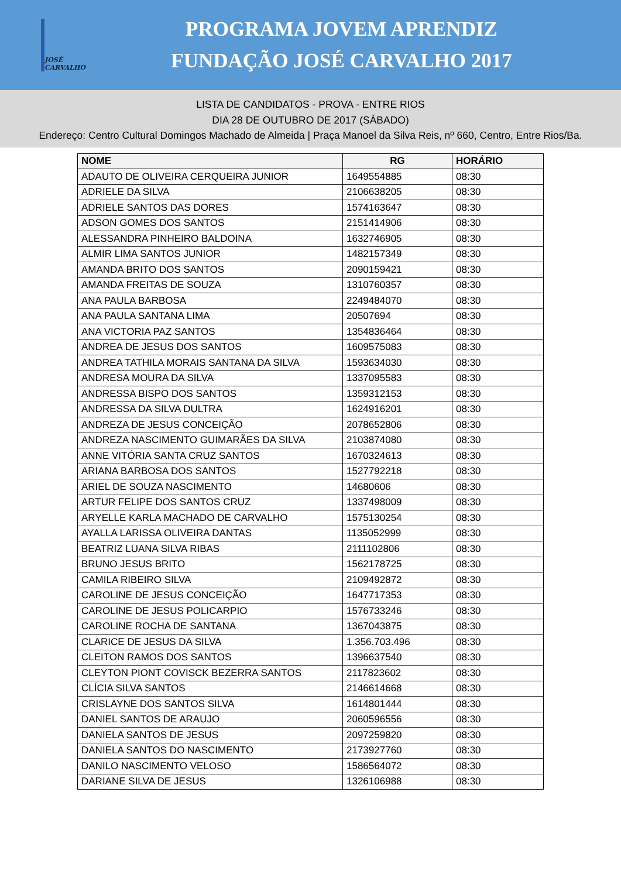JOSÉ CARVALHO
PROGRAMA JOVEM APRENDIZ
FUNDAÇÃO JOSÉ CARVALHO 2017
LISTA DE CANDIDATOS - PROVA - ENTRE RIOS
DIA 28 DE OUTUBRO DE 2017 (SÁBADO)
Endereço: Centro Cultural Domingos Machado de Almeida | Praça Manoel da Silva Reis, nº 660, Centro, Entre Rios/Ba.
| NOME | RG | HORÁRIO |
| --- | --- | --- |
| ADAUTO DE OLIVEIRA CERQUEIRA JUNIOR | 1649554885 | 08:30 |
| ADRIELE DA SILVA | 2106638205 | 08:30 |
| ADRIELE SANTOS DAS DORES | 1574163647 | 08:30 |
| ADSON GOMES DOS SANTOS | 2151414906 | 08:30 |
| ALESSANDRA PINHEIRO BALDOINA | 1632746905 | 08:30 |
| ALMIR LIMA SANTOS JUNIOR | 1482157349 | 08:30 |
| AMANDA BRITO DOS SANTOS | 2090159421 | 08:30 |
| AMANDA FREITAS DE SOUZA | 1310760357 | 08:30 |
| ANA PAULA BARBOSA | 2249484070 | 08:30 |
| ANA PAULA SANTANA LIMA | 20507694 | 08:30 |
| ANA VICTORIA PAZ SANTOS | 1354836464 | 08:30 |
| ANDREA DE JESUS DOS SANTOS | 1609575083 | 08:30 |
| ANDREA TATHILA MORAIS SANTANA DA SILVA | 1593634030 | 08:30 |
| ANDRESA MOURA DA SILVA | 1337095583 | 08:30 |
| ANDRESSA BISPO DOS SANTOS | 1359312153 | 08:30 |
| ANDRESSA DA SILVA DULTRA | 1624916201 | 08:30 |
| ANDREZA DE JESUS CONCEIÇÃO | 2078652806 | 08:30 |
| ANDREZA NASCIMENTO GUIMARÃES DA SILVA | 2103874080 | 08:30 |
| ANNE VITÓRIA SANTA CRUZ SANTOS | 1670324613 | 08:30 |
| ARIANA BARBOSA DOS SANTOS | 1527792218 | 08:30 |
| ARIEL DE SOUZA NASCIMENTO | 14680606 | 08:30 |
| ARTUR FELIPE DOS SANTOS CRUZ | 1337498009 | 08:30 |
| ARYELLE KARLA MACHADO DE CARVALHO | 1575130254 | 08:30 |
| AYALLA LARISSA OLIVEIRA DANTAS | 1135052999 | 08:30 |
| BEATRIZ LUANA SILVA RIBAS | 2111102806 | 08:30 |
| BRUNO JESUS BRITO | 1562178725 | 08:30 |
| CAMILA RIBEIRO SILVA | 2109492872 | 08:30 |
| CAROLINE DE JESUS CONCEIÇÃO | 1647717353 | 08:30 |
| CAROLINE DE JESUS POLICARPIO | 1576733246 | 08:30 |
| CAROLINE ROCHA DE SANTANA | 1367043875 | 08:30 |
| CLARICE DE JESUS DA SILVA | 1.356.703.496 | 08:30 |
| CLEITON RAMOS DOS SANTOS | 1396637540 | 08:30 |
| CLEYTON PIONT COVISCK BEZERRA SANTOS | 2117823602 | 08:30 |
| CLÍCIA SILVA SANTOS | 2146614668 | 08:30 |
| CRISLAYNE DOS SANTOS SILVA | 1614801444 | 08:30 |
| DANIEL SANTOS DE ARAUJO | 2060596556 | 08:30 |
| DANIELA SANTOS DE JESUS | 2097259820 | 08:30 |
| DANIELA SANTOS DO NASCIMENTO | 2173927760 | 08:30 |
| DANILO NASCIMENTO VELOSO | 1586564072 | 08:30 |
| DARIANE SILVA DE JESUS | 1326106988 | 08:30 |